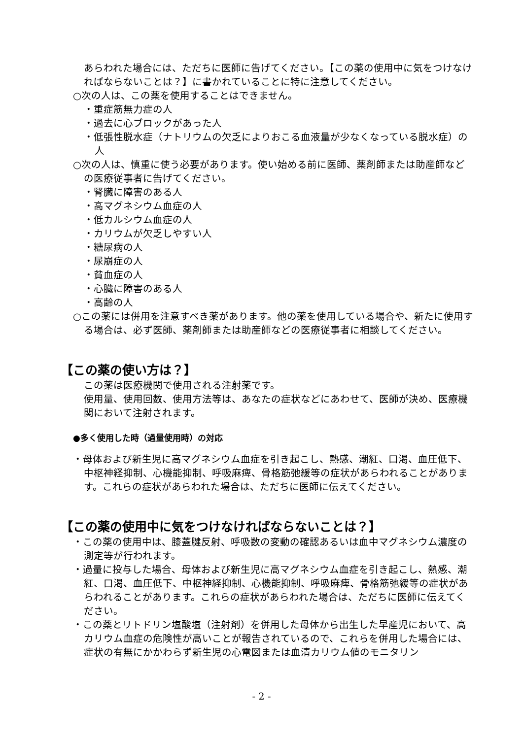あらわれた場合には、ただちに医師に告げてください。【この薬の使用中に気をつけなければならないことは？】に書かれていることに特に注意してください。
○次の人は、この薬を使用することはできません。
・重症筋無力症の人
・過去に心ブロックがあった人
・低張性脱水症（ナトリウムの欠乏によりおこる血液量が少なくなっている脱水症）の人
○次の人は、慎重に使う必要があります。使い始める前に医師、薬剤師または助産師などの医療従事者に告げてください。
・腎臓に障害のある人
・高マグネシウム血症の人
・低カルシウム血症の人
・カリウムが欠乏しやすい人
・糖尿病の人
・尿崩症の人
・貧血症の人
・心臓に障害のある人
・高齢の人
○この薬には併用を注意すべき薬があります。他の薬を使用している場合や、新たに使用する場合は、必ず医師、薬剤師または助産師などの医療従事者に相談してください。
【この薬の使い方は？】
この薬は医療機関で使用される注射薬です。
使用量、使用回数、使用方法等は、あなたの症状などにあわせて、医師が決め、医療機関において注射されます。
●多く使用した時（過量使用時）の対応
・母体および新生児に高マグネシウム血症を引き起こし、熱感、潮紅、口渇、血圧低下、中枢神経抑制、心機能抑制、呼吸麻痺、骨格筋弛緩等の症状があらわれることがあります。これらの症状があらわれた場合は、ただちに医師に伝えてください。
【この薬の使用中に気をつけなければならないことは？】
・この薬の使用中は、膝蓋腱反射、呼吸数の変動の確認あるいは血中マグネシウム濃度の測定等が行われます。
・過量に投与した場合、母体および新生児に高マグネシウム血症を引き起こし、熱感、潮紅、口渇、血圧低下、中枢神経抑制、心機能抑制、呼吸麻痺、骨格筋弛緩等の症状があらわれることがあります。これらの症状があらわれた場合は、ただちに医師に伝えてください。
・この薬とリトドリン塩酸塩（注射剤）を併用した母体から出生した早産児において、高カリウム血症の危険性が高いことが報告されているので、これらを併用した場合には、症状の有無にかかわらず新生児の心電図または血清カリウム値のモニタリン
- 2 -